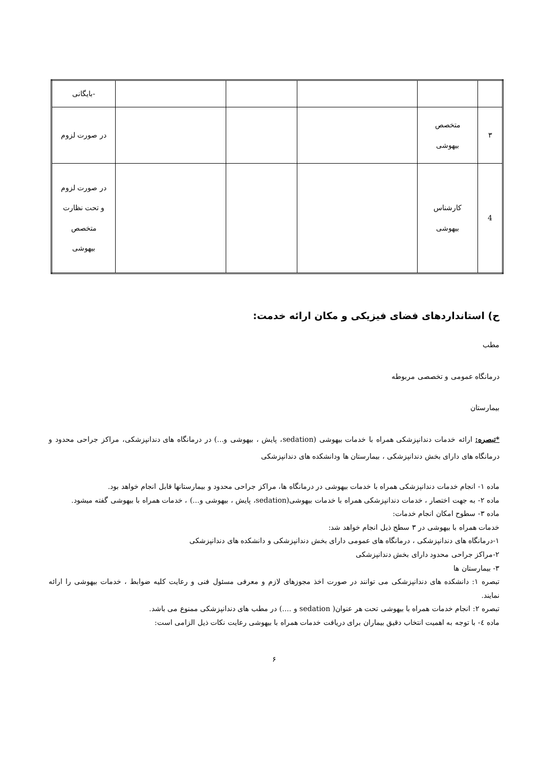| | | | | | -بایگانی |
| ۳ | متخصص بیهوشی | | | | در صورت لزوم |
| 4 | کارشناس بیهوشی | | | | در صورت لزوم و تحت نظارت متخصص بیهوشی |
ح) استانداردهای فضای فیزیکی و مکان ارائه خدمت:
مطب
درمانگاه عمومی و تخصصی مربوطه
بیمارستان
*تبصره: ارائه خدمات دندانپزشکی همراه با خدمات بیهوشی (sedation، پایش ، بیهوشی و...) در درمانگاه های دندانپزشکی، مراکز جراحی محدود و درمانگاه های دارای بخش دندانپزشکی ، بیمارستان ها ودانشکده های دندانپزشکی
ماده ۱- انجام خدمات دندانپزشکی همراه با خدمات بیهوشی در درمانگاه ها، مراکز جراحی محدود و بیمارستانها قابل انجام خواهد بود.
ماده ۲- به جهت اختصار ، خدمات دندانپزشکی همراه با خدمات بیهوشی(sedation، پایش ، بیهوشی و...) ، خدمات همراه با بیهوشی گفته میشود.
ماده ۳- سطوح امکان انجام خدمات:
خدمات همراه با بیهوشی در ۳ سطح ذیل انجام خواهد شد:
۱-درمانگاه های دندانپزشکی ، درمانگاه های عمومی دارای بخش دندانپزشکی و دانشکده های دندانپزشکی
۲-مراکز جراحی محدود دارای بخش دندانپزشکی
۳- بیمارستان ها
تبصره ۱: دانشکده های دندانپزشکی می توانند در صورت اخذ مجوزهای لازم و معرفی مسئول فنی و رعایت کلیه ضوابط ، خدمات بیهوشی را ارائه نمایند.
تبصره ۲: انجام خدمات همراه با بیهوشی تحت هر عنوان( sedation و ....) در مطب های دندانپزشکی ممنوع می باشد.
ماده ٤- با توجه به اهمیت انتخاب دقیق بیماران برای دریافت خدمات همراه با بیهوشی رعایت نکات ذیل الزامی است:
۶